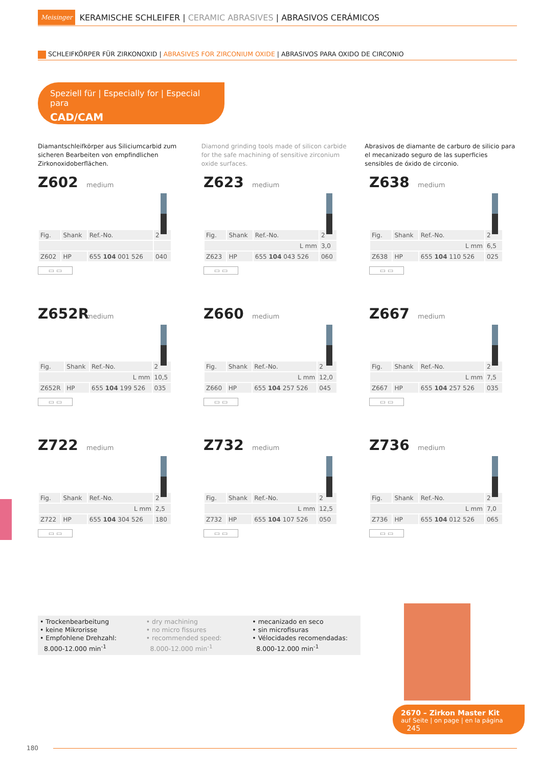Meisinger KERAMISCHE SCHLEIFER | CERAMIC ABRASIVES | ABRASIVOS CERÁMICOS
SCHLEIFKÖRPER FÜR ZIRKONOXID | ABRASIVES FOR ZIRCONIUM OXIDE | ABRASIVOS PARA OXIDO DE CIRCONIO
Speziell für | Especially for | Especial para
CAD/CAM
Diamantschleifkörper aus Siliciumcarbid zum sicheren Bearbeiten von empfindlichen Zirkonoxidoberflächen.
Diamond grinding tools made of silicon carbide for the safe machining of sensitive zirconium oxide surfaces.
Abrasivos de diamante de carburo de silicio para el mecanizado seguro de las superficies sensibles de óxido de circonio.
Z602
medium
| Fig. | Shank | Ref.-No. | 2 |
| Z602 | HP | 655 104 001 526 | 040 |
▭ ▭
Z623
medium
| Fig. | Shank | Ref.-No. | 2 |
| L mm | | | 3,0 |
| Z623 | HP | 655 104 043 526 | 060 |
▭ ▭
Z638
medium
| Fig. | Shank | Ref.-No. | 2 |
| L mm | | | 6,5 |
| Z638 | HP | 655 104 110 526 | 025 |
▭ ▭
Z652R
medium
| Fig. | Shank | Ref.-No. | 2 |
| L mm | | | 10,5 |
| Z652R | HP | 655 104 199 526 | 035 |
▭ ▭
Z660
medium
| Fig. | Shank | Ref.-No. | 2 |
| L mm | | | 12,0 |
| Z660 | HP | 655 104 257 526 | 045 |
▭ ▭
Z667
medium
| Fig. | Shank | Ref.-No. | 2 |
| L mm | | | 7,5 |
| Z667 | HP | 655 104 257 526 | 035 |
▭ ▭
Z722
medium
| Fig. | Shank | Ref.-No. | 2 |
| L mm | | | 2,5 |
| Z722 | HP | 655 104 304 526 | 180 |
▭ ▭
Z732
medium
| Fig. | Shank | Ref.-No. | 2 |
| L mm | | | 12,5 |
| Z732 | HP | 655 104 107 526 | 050 |
▭ ▭
Z736
medium
| Fig. | Shank | Ref.-No. | 2 |
| L mm | | | 7,0 |
| Z736 | HP | 655 104 012 526 | 065 |
▭ ▭
• Trockenbearbeitung
• keine Mikrorisse
• Empfohlene Drehzahl:
8.000-12.000 min<sup>-1</sup>
• dry machining
• no micro fissures
• recommended speed:
8.000-12.000 min<sup>-1</sup>
• mecanizado en seco
• sin microfisuras
• Vélocidades recomendadas:
8.000-12.000 min<sup>-1</sup>
2670 – Zirkon Master Kit
auf Seite | on page | en la página 245
180